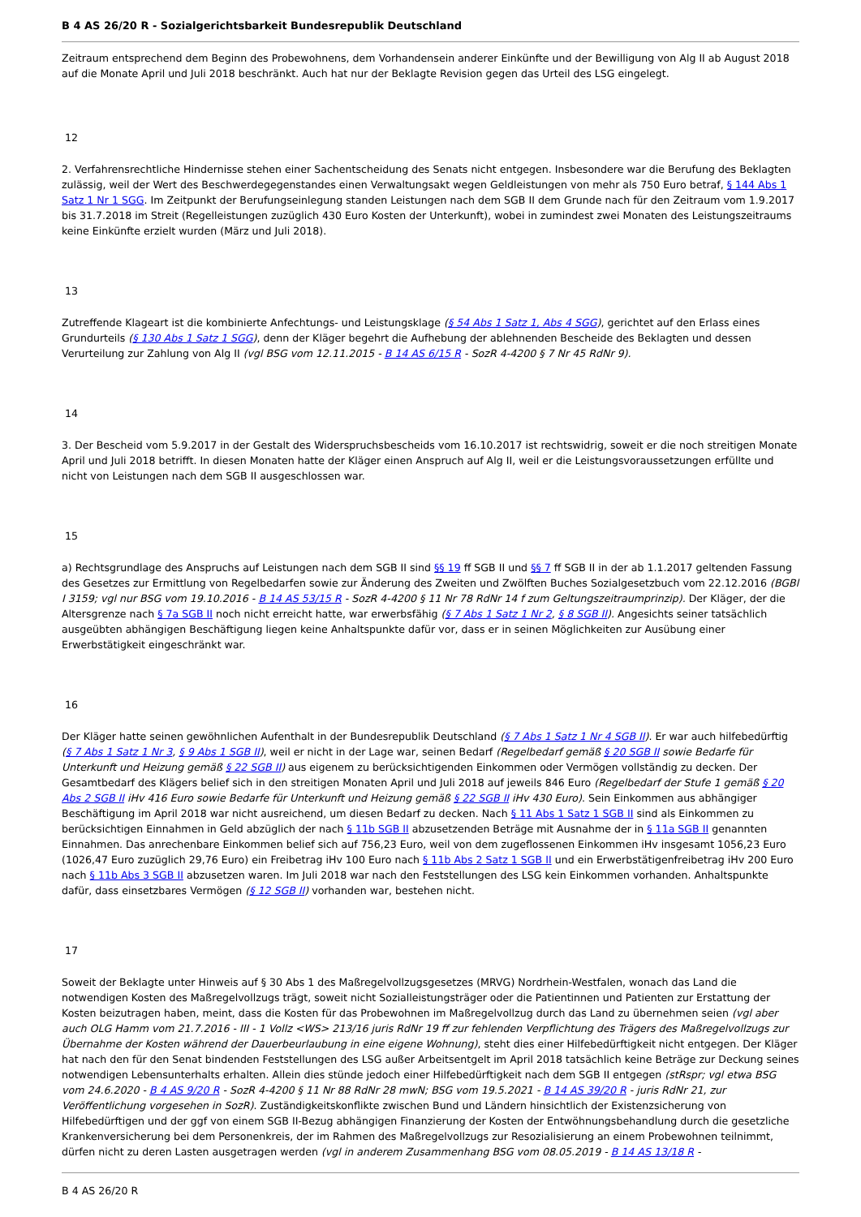B 4 AS 26/20 R - Sozialgerichtsbarkeit Bundesrepublik Deutschland
Zeitraum entsprechend dem Beginn des Probewohnens, dem Vorhandensein anderer Einkünfte und der Bewilligung von Alg II ab August 2018 auf die Monate April und Juli 2018 beschränkt. Auch hat nur der Beklagte Revision gegen das Urteil des LSG eingelegt.
12
2. Verfahrensrechtliche Hindernisse stehen einer Sachentscheidung des Senats nicht entgegen. Insbesondere war die Berufung des Beklagten zulässig, weil der Wert des Beschwerdegegenstandes einen Verwaltungsakt wegen Geldleistungen von mehr als 750 Euro betraf, § 144 Abs 1 Satz 1 Nr 1 SGG. Im Zeitpunkt der Berufungseinlegung standen Leistungen nach dem SGB II dem Grunde nach für den Zeitraum vom 1.9.2017 bis 31.7.2018 im Streit (Regelleistungen zuzüglich 430 Euro Kosten der Unterkunft), wobei in zumindest zwei Monaten des Leistungszeitraums keine Einkünfte erzielt wurden (März und Juli 2018).
13
Zutreffende Klageart ist die kombinierte Anfechtungs- und Leistungsklage (§ 54 Abs 1 Satz 1, Abs 4 SGG), gerichtet auf den Erlass eines Grundurteils (§ 130 Abs 1 Satz 1 SGG), denn der Kläger begehrt die Aufhebung der ablehnenden Bescheide des Beklagten und dessen Verurteilung zur Zahlung von Alg II (vgl BSG vom 12.11.2015 - B 14 AS 6/15 R - SozR 4-4200 § 7 Nr 45 RdNr 9).
14
3. Der Bescheid vom 5.9.2017 in der Gestalt des Widerspruchsbescheids vom 16.10.2017 ist rechtswidrig, soweit er die noch streitigen Monate April und Juli 2018 betrifft. In diesen Monaten hatte der Kläger einen Anspruch auf Alg II, weil er die Leistungsvoraussetzungen erfüllte und nicht von Leistungen nach dem SGB II ausgeschlossen war.
15
a) Rechtsgrundlage des Anspruchs auf Leistungen nach dem SGB II sind §§ 19 ff SGB II und §§ 7 ff SGB II in der ab 1.1.2017 geltenden Fassung des Gesetzes zur Ermittlung von Regelbedarfen sowie zur Änderung des Zweiten und Zwölften Buches Sozialgesetzbuch vom 22.12.2016 (BGBl I 3159; vgl nur BSG vom 19.10.2016 - B 14 AS 53/15 R - SozR 4-4200 § 11 Nr 78 RdNr 14 f zum Geltungszeitraumprinzip). Der Kläger, der die Altersgrenze nach § 7a SGB II noch nicht erreicht hatte, war erwerbsfähig (§ 7 Abs 1 Satz 1 Nr 2, § 8 SGB II). Angesichts seiner tatsächlich ausgeübten abhängigen Beschäftigung liegen keine Anhaltspunkte dafür vor, dass er in seinen Möglichkeiten zur Ausübung einer Erwerbstätigkeit eingeschränkt war.
16
Der Kläger hatte seinen gewöhnlichen Aufenthalt in der Bundesrepublik Deutschland (§ 7 Abs 1 Satz 1 Nr 4 SGB II). Er war auch hilfebedürftig (§ 7 Abs 1 Satz 1 Nr 3, § 9 Abs 1 SGB II), weil er nicht in der Lage war, seinen Bedarf (Regelbedarf gemäß § 20 SGB II sowie Bedarfe für Unterkunft und Heizung gemäß § 22 SGB II) aus eigenem zu berücksichtigenden Einkommen oder Vermögen vollständig zu decken. Der Gesamtbedarf des Klägers belief sich in den streitigen Monaten April und Juli 2018 auf jeweils 846 Euro (Regelbedarf der Stufe 1 gemäß § 20 Abs 2 SGB II iHv 416 Euro sowie Bedarfe für Unterkunft und Heizung gemäß § 22 SGB II iHv 430 Euro). Sein Einkommen aus abhängiger Beschäftigung im April 2018 war nicht ausreichend, um diesen Bedarf zu decken. Nach § 11 Abs 1 Satz 1 SGB II sind als Einkommen zu berücksichtigen Einnahmen in Geld abzüglich der nach § 11b SGB II abzusetzenden Beträge mit Ausnahme der in § 11a SGB II genannten Einnahmen. Das anrechenbare Einkommen belief sich auf 756,23 Euro, weil von dem zugeflossenen Einkommen iHv insgesamt 1056,23 Euro (1026,47 Euro zuzüglich 29,76 Euro) ein Freibetrag iHv 100 Euro nach § 11b Abs 2 Satz 1 SGB II und ein Erwerbstätigenfreibetrag iHv 200 Euro nach § 11b Abs 3 SGB II abzusetzen waren. Im Juli 2018 war nach den Feststellungen des LSG kein Einkommen vorhanden. Anhaltspunkte dafür, dass einsetzbares Vermögen (§ 12 SGB II) vorhanden war, bestehen nicht.
17
Soweit der Beklagte unter Hinweis auf § 30 Abs 1 des Maßregelvollzugsgesetzes (MRVG) Nordrhein-Westfalen, wonach das Land die notwendigen Kosten des Maßregelvollzugs trägt, soweit nicht Sozialleistungsträger oder die Patientinnen und Patienten zur Erstattung der Kosten beizutragen haben, meint, dass die Kosten für das Probewohnen im Maßregelvollzug durch das Land zu übernehmen seien (vgl aber auch OLG Hamm vom 21.7.2016 - III - 1 Vollz <WS> 213/16 juris RdNr 19 ff zur fehlenden Verpflichtung des Trägers des Maßregelvollzugs zur Übernahme der Kosten während der Dauerbeurlaubung in eine eigene Wohnung), steht dies einer Hilfebedürftigkeit nicht entgegen. Der Kläger hat nach den für den Senat bindenden Feststellungen des LSG außer Arbeitsentgelt im April 2018 tatsächlich keine Beträge zur Deckung seines notwendigen Lebensunterhalts erhalten. Allein dies stünde jedoch einer Hilfebedürftigkeit nach dem SGB II entgegen (stRspr; vgl etwa BSG vom 24.6.2020 - B 4 AS 9/20 R - SozR 4-4200 § 11 Nr 88 RdNr 28 mwN; BSG vom 19.5.2021 - B 14 AS 39/20 R - juris RdNr 21, zur Veröffentlichung vorgesehen in SozR). Zuständigkeitskonflikte zwischen Bund und Ländern hinsichtlich der Existenzsicherung von Hilfebedürftigen und der ggf von einem SGB II-Bezug abhängigen Finanzierung der Kosten der Entwöhnungsbehandlung durch die gesetzliche Krankenversicherung bei dem Personenkreis, der im Rahmen des Maßregelvollzugs zur Resozialisierung an einem Probewohnen teilnimmt, dürfen nicht zu deren Lasten ausgetragen werden (vgl in anderem Zusammenhang BSG vom 08.05.2019 - B 14 AS 13/18 R -
B 4 AS 26/20 R